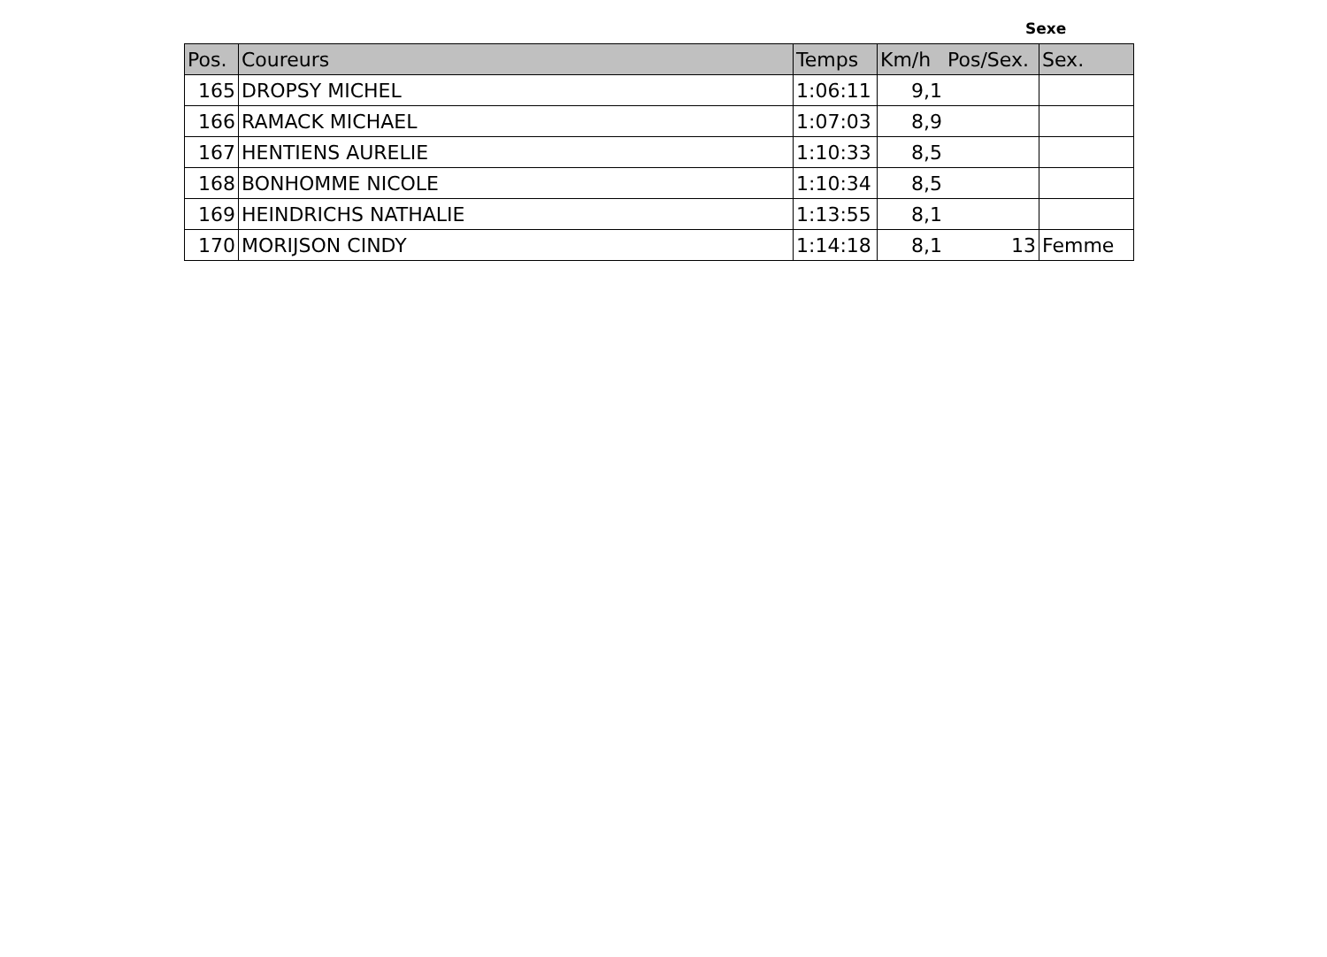Sexe
| Pos. | Coureurs | Temps | Km/h | Pos/Sex. | Sex. |
| --- | --- | --- | --- | --- | --- |
| 165 | DROPSY MICHEL | 1:06:11 | 9,1 | | |
| 166 | RAMACK MICHAEL | 1:07:03 | 8,9 | | |
| 167 | HENTIENS AURELIE | 1:10:33 | 8,5 | | |
| 168 | BONHOMME NICOLE | 1:10:34 | 8,5 | | |
| 169 | HEINDRICHS NATHALIE | 1:13:55 | 8,1 | | |
| 170 | MORIJSON CINDY | 1:14:18 | 8,1 | 13 | Femme |